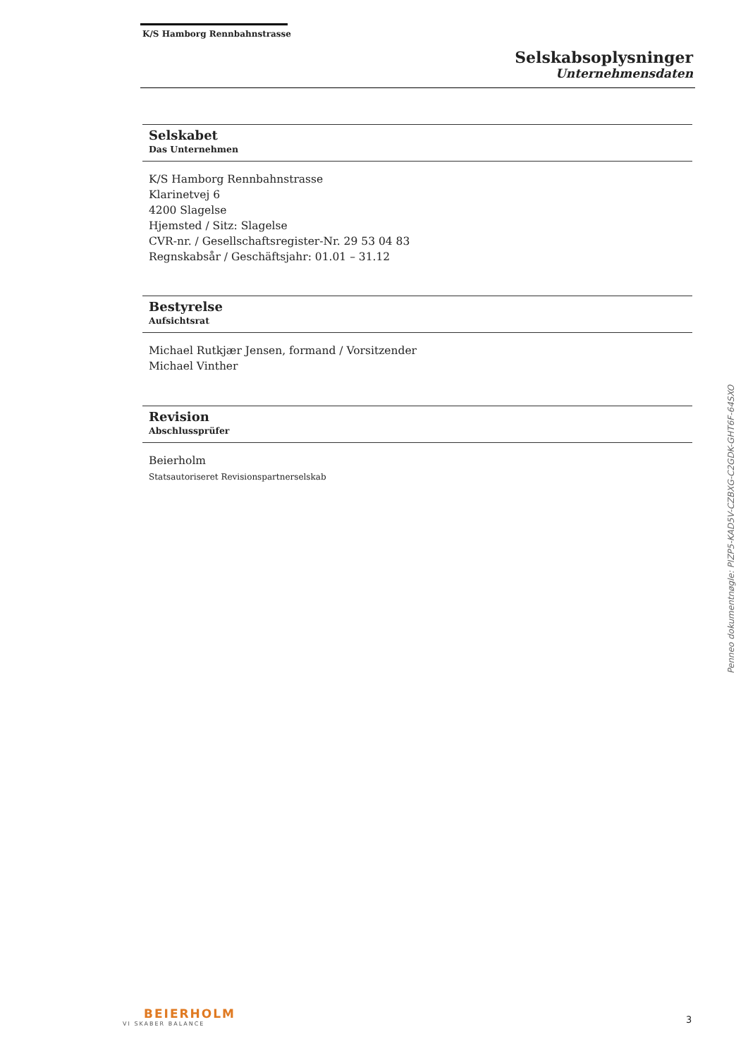K/S Hamborg Rennbahnstrasse
Selskabsoplysninger
Unternehmensdaten
Selskabet
Das Unternehmen
K/S Hamborg Rennbahnstrasse
Klarinetvej 6
4200 Slagelse
Hjemsted / Sitz: Slagelse
CVR-nr. / Gesellschaftsregister-Nr. 29 53 04 83
Regnskabsår / Geschäftsjahr: 01.01 – 31.12
Bestyrelse
Aufsichtsrat
Michael Rutkjær Jensen, formand / Vorsitzender
Michael Vinther
Revision
Abschlussprüfer
Beierholm
Statsautoriseret Revisionspartnerselskab
Penneo dokumentnøgle: PIZP5-KAD5V-CZBXG-C2GDK-GHT6F-64SXO
BEIERHOLM
VI SKABER BALANCE
3